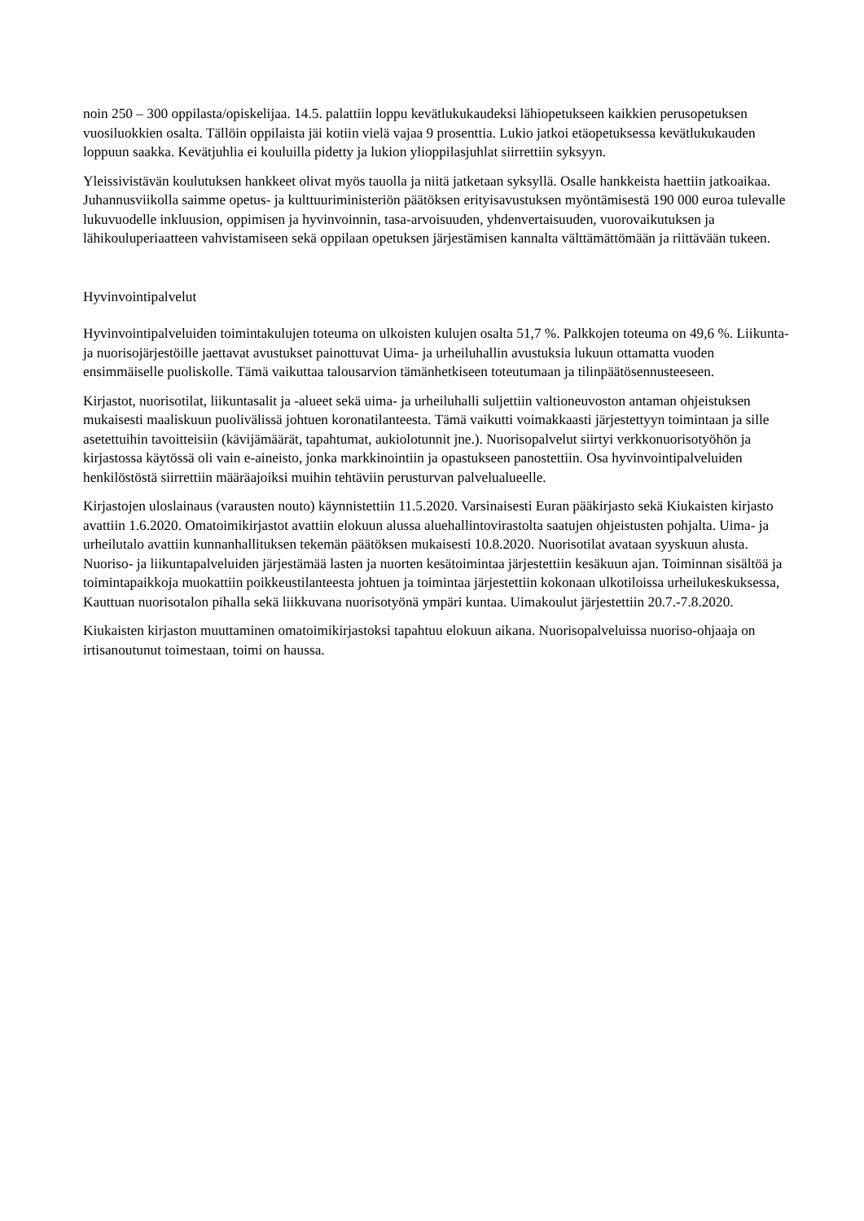noin 250 – 300 oppilasta/opiskelijaa. 14.5. palattiin loppu kevätlukukaudeksi lähiopetukseen kaikkien perusopetuksen vuosiluokkien osalta. Tällöin oppilaista jäi kotiin vielä vajaa 9 prosenttia. Lukio jatkoi etäopetuksessa kevätlukukauden loppuun saakka. Kevätjuhlia ei kouluilla pidetty ja lukion ylioppilasjuhlat siirrettiin syksyyn.
Yleissivistävän koulutuksen hankkeet olivat myös tauolla ja niitä jatketaan syksyllä. Osalle hankkeista haettiin jatkoaikaa. Juhannusviikolla saimme opetus- ja kulttuuriministeriön päätöksen erityisavustuksen myöntämisestä 190 000 euroa tulevalle lukuvuodelle inkluusion, oppimisen ja hyvinvoinnin, tasa-arvoisuuden, yhdenvertaisuuden, vuorovaikutuksen ja lähikouluperiaatteen vahvistamiseen sekä oppilaan opetuksen järjestämisen kannalta välttämättömään ja riittävään tukeen.
Hyvinvointipalvelut
Hyvinvointipalveluiden toimintakulujen toteuma on ulkoisten kulujen osalta 51,7 %. Palkkojen toteuma on 49,6 %. Liikunta- ja nuorisojärjestöille jaettavat avustukset painottuvat Uima- ja urheiluhallin avustuksia lukuun ottamatta vuoden ensimmäiselle puoliskolle. Tämä vaikuttaa talousarvion tämänhetkiseen toteutumaan ja tilinpäätösennusteeseen.
Kirjastot, nuorisotilat, liikuntasalit ja -alueet sekä uima- ja urheiluhalli suljettiin valtioneuvoston antaman ohjeistuksen mukaisesti maaliskuun puolivälissä johtuen koronatilanteesta. Tämä vaikutti voimakkaasti järjestettyyn toimintaan ja sille asetettuihin tavoitteisiin (kävijämäärät, tapahtumat, aukiolotunnit jne.). Nuorisopalvelut siirtyi verkkonuorisotyöhön ja kirjastossa käytössä oli vain e-aineisto, jonka markkinointiin ja opastukseen panostettiin. Osa hyvinvointipalveluiden henkilöstöstä siirrettiin määräajoiksi muihin tehtäviin perusturvan palvelualueelle.
Kirjastojen uloslainaus (varausten nouto) käynnistettiin 11.5.2020. Varsinaisesti Euran pääkirjasto sekä Kiukaisten kirjasto avattiin 1.6.2020. Omatoimikirjastot avattiin elokuun alussa aluehallintovirastolta saatujen ohjeistusten pohjalta. Uima- ja urheilutalo avattiin kunnanhallituksen tekemän päätöksen mukaisesti 10.8.2020. Nuorisotilat avataan syyskuun alusta. Nuoriso- ja liikuntapalveluiden järjestämää lasten ja nuorten kesätoimintaa järjestettiin kesäkuun ajan. Toiminnan sisältöä ja toimintapaikkoja muokattiin poikkeustilanteesta johtuen ja toimintaa järjestettiin kokonaan ulkotiloissa urheilukeskuksessa, Kauttuan nuorisotalon pihalla sekä liikkuvana nuorisotyönä ympäri kuntaa. Uimakoulut järjestettiin 20.7.-7.8.2020.
Kiukaisten kirjaston muuttaminen omatoimikirjastoksi tapahtuu elokuun aikana. Nuorisopalveluissa nuoriso-ohjaaja on irtisanoutunut toimestaan, toimi on haussa.